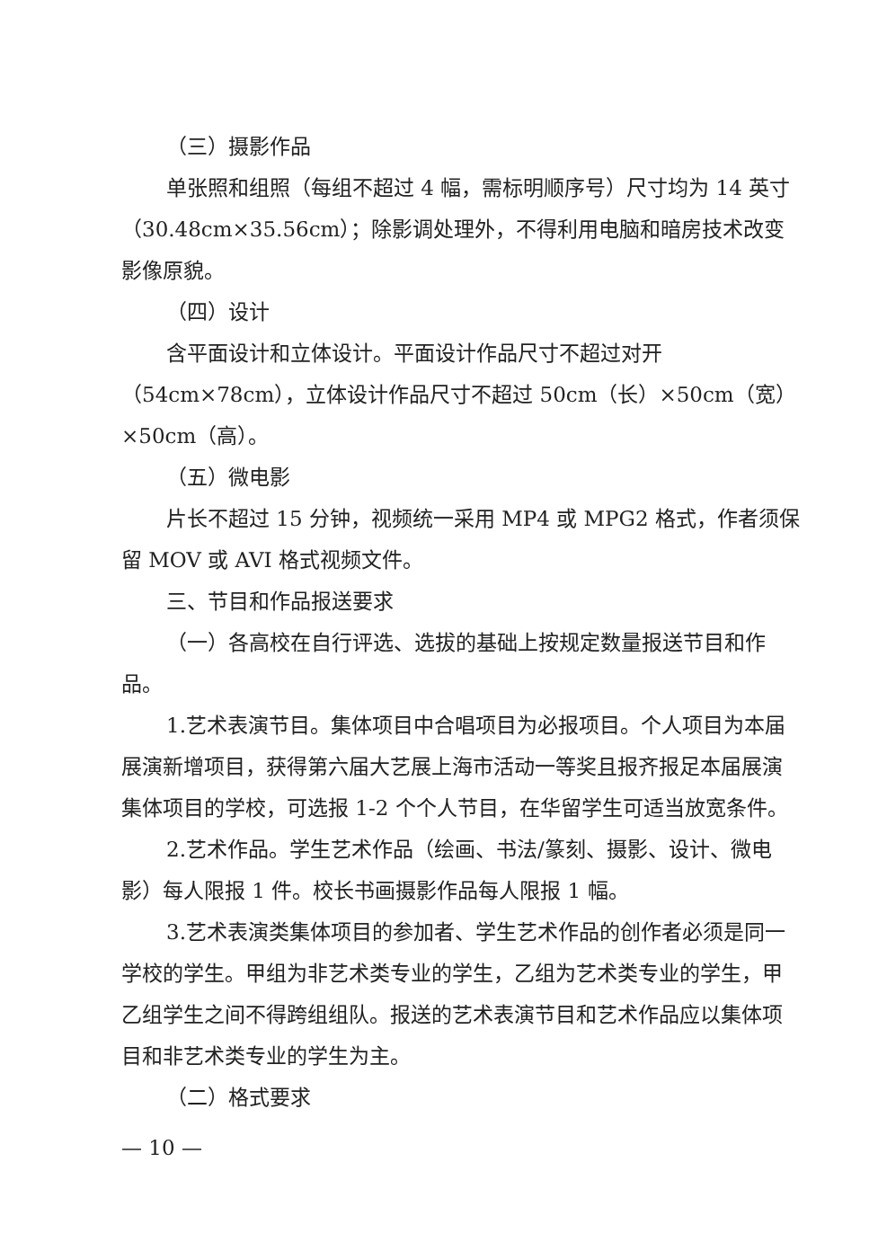（三）摄影作品
单张照和组照（每组不超过 4 幅，需标明顺序号）尺寸均为 14 英寸（30.48cm×35.56cm）；除影调处理外，不得利用电脑和暗房技术改变影像原貌。
（四）设计
含平面设计和立体设计。平面设计作品尺寸不超过对开（54cm×78cm），立体设计作品尺寸不超过 50cm（长）×50cm（宽）×50cm（高）。
（五）微电影
片长不超过 15 分钟，视频统一采用 MP4 或 MPG2 格式，作者须保留 MOV 或 AVI 格式视频文件。
三、节目和作品报送要求
（一）各高校在自行评选、选拔的基础上按规定数量报送节目和作品。
1.艺术表演节目。集体项目中合唱项目为必报项目。个人项目为本届展演新增项目，获得第六届大艺展上海市活动一等奖且报齐报足本届展演集体项目的学校，可选报 1-2 个个人节目，在华留学生可适当放宽条件。
2.艺术作品。学生艺术作品（绘画、书法/篆刻、摄影、设计、微电影）每人限报 1 件。校长书画摄影作品每人限报 1 幅。
3.艺术表演类集体项目的参加者、学生艺术作品的创作者必须是同一学校的学生。甲组为非艺术类专业的学生，乙组为艺术类专业的学生，甲乙组学生之间不得跨组组队。报送的艺术表演节目和艺术作品应以集体项目和非艺术类专业的学生为主。
（二）格式要求
— 10 —